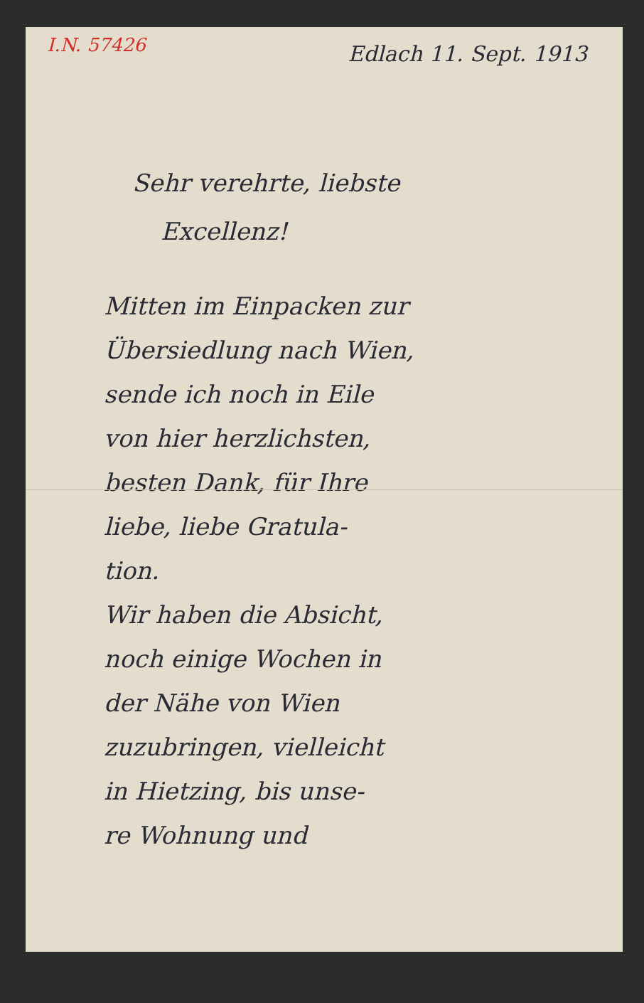I.N. 57426
Edlach 11. Sept. 1913
Sehr verehrte, liebste
Excellenz!
Mitten im Einpacken zur
Übersiedlung nach Wien,
sende ich noch in Eile
von hier herzlichsten,
besten Dank, für Ihre
liebe, liebe Gratula-
tion.
Wir haben die Absicht,
noch einige Wochen in
der Nähe von Wien
zuzubringen, vielleicht
in Hietzing, bis unse-
re Wohnung und